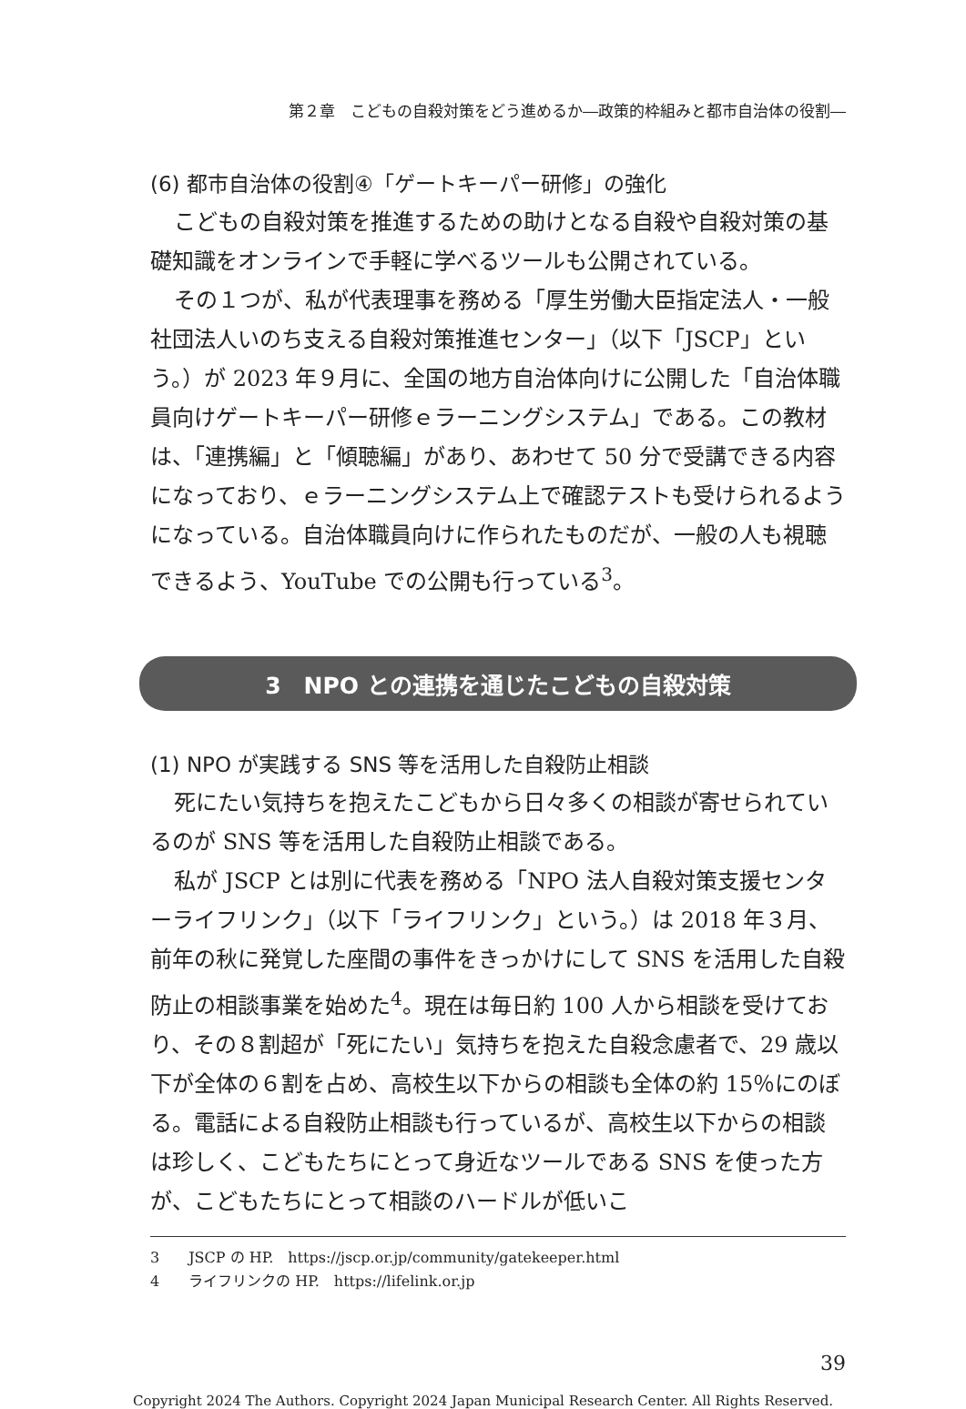第２章　こどもの自殺対策をどう進めるか―政策的枠組みと都市自治体の役割―
(6) 都市自治体の役割④「ゲートキーパー研修」の強化
こどもの自殺対策を推進するための助けとなる自殺や自殺対策の基礎知識をオンラインで手軽に学べるツールも公開されている。
その１つが、私が代表理事を務める「厚生労働大臣指定法人・一般社団法人いのち支える自殺対策推進センター」（以下「JSCP」という。）が 2023 年９月に、全国の地方自治体向けに公開した「自治体職員向けゲートキーパー研修ｅラーニングシステム」である。この教材は、「連携編」と「傾聴編」があり、あわせて 50 分で受講できる内容になっており、ｅラーニングシステム上で確認テストも受けられるようになっている。自治体職員向けに作られたものだが、一般の人も視聴できるよう、YouTube での公開も行っている<sup>3</sup>。
3　NPO との連携を通じたこどもの自殺対策
(1) NPO が実践する SNS 等を活用した自殺防止相談
死にたい気持ちを抱えたこどもから日々多くの相談が寄せられているのが SNS 等を活用した自殺防止相談である。
私が JSCP とは別に代表を務める「NPO 法人自殺対策支援センターライフリンク」（以下「ライフリンク」という。）は 2018 年３月、前年の秋に発覚した座間の事件をきっかけにして SNS を活用した自殺防止の相談事業を始めた<sup>4</sup>。現在は毎日約 100 人から相談を受けており、その８割超が「死にたい」気持ちを抱えた自殺念慮者で、29 歳以下が全体の６割を占め、高校生以下からの相談も全体の約 15％にのぼる。電話による自殺防止相談も行っているが、高校生以下からの相談は珍しく、こどもたちにとって身近なツールである SNS を使った方が、こどもたちにとって相談のハードルが低いこ
3　　JSCP の HP.　https://jscp.or.jp/community/gatekeeper.html
4　　ライフリンクの HP.　https://lifelink.or.jp
39
Copyright 2024 The Authors. Copyright 2024 Japan Municipal Research Center. All Rights Reserved.